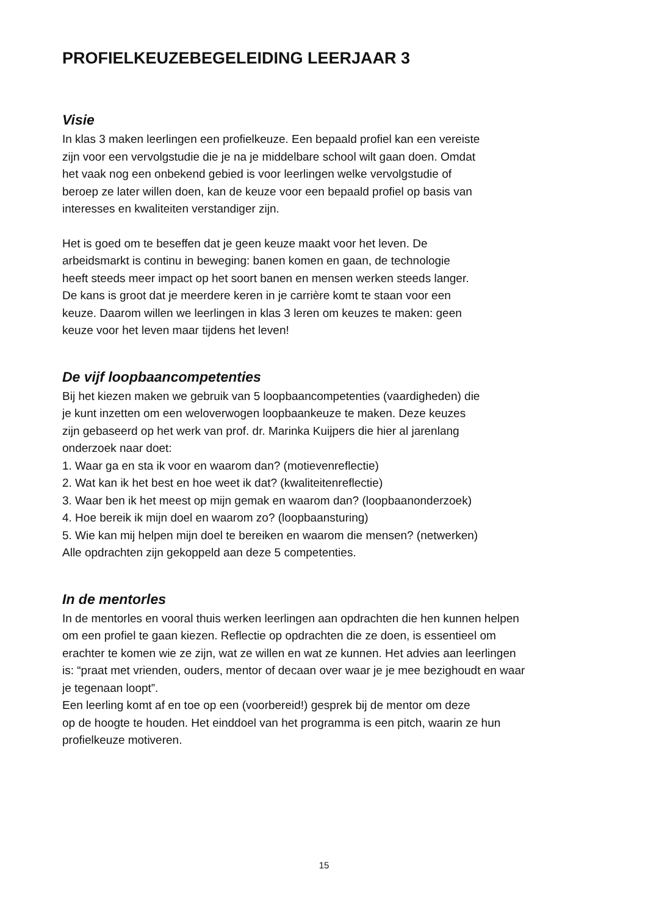PROFIELKEUZEBEGELEIDING LEERJAAR 3
Visie
In klas 3 maken leerlingen een profielkeuze. Een bepaald profiel kan een vereiste
zijn voor een vervolgstudie die je na je middelbare school wilt gaan doen. Omdat
het vaak nog een onbekend gebied is voor leerlingen welke vervolgstudie of
beroep ze later willen doen, kan de keuze voor een bepaald profiel op basis van
interesses en kwaliteiten verstandiger zijn.
Het is goed om te beseffen dat je geen keuze maakt voor het leven. De
arbeidsmarkt is continu in beweging: banen komen en gaan, de technologie
heeft steeds meer impact op het soort banen en mensen werken steeds langer.
De kans is groot dat je meerdere keren in je carrière komt te staan voor een
keuze. Daarom willen we leerlingen in klas 3 leren om keuzes te maken: geen
keuze voor het leven maar tijdens het leven!
De vijf loopbaancompetenties
Bij het kiezen maken we gebruik van 5 loopbaancompetenties (vaardigheden) die
je kunt inzetten om een weloverwogen loopbaankeuze te maken. Deze keuzes
zijn gebaseerd op het werk van prof. dr. Marinka Kuijpers die hier al jarenlang
onderzoek naar doet:
1. Waar ga en sta ik voor en waarom dan? (motievenreflectie)
2. Wat kan ik het best en hoe weet ik dat? (kwaliteitenreflectie)
3. Waar ben ik het meest op mijn gemak en waarom dan? (loopbaanonderzoek)
4. Hoe bereik ik mijn doel en waarom zo? (loopbaansturing)
5. Wie kan mij helpen mijn doel te bereiken en waarom die mensen? (netwerken)
Alle opdrachten zijn gekoppeld aan deze 5 competenties.
In de mentorles
In de mentorles en vooral thuis werken leerlingen aan opdrachten die hen kunnen helpen
om een profiel te gaan kiezen. Reflectie op opdrachten die ze doen, is essentieel om
erachter te komen wie ze zijn, wat ze willen en wat ze kunnen. Het advies aan leerlingen
is: “praat met vrienden, ouders, mentor of decaan over waar je je mee bezighoudt en waar
je tegenaan loopt”.
Een leerling komt af en toe op een (voorbereid!) gesprek bij de mentor om deze
op de hoogte te houden. Het einddoel van het programma is een pitch, waarin ze hun
profielkeuze motiveren.
15